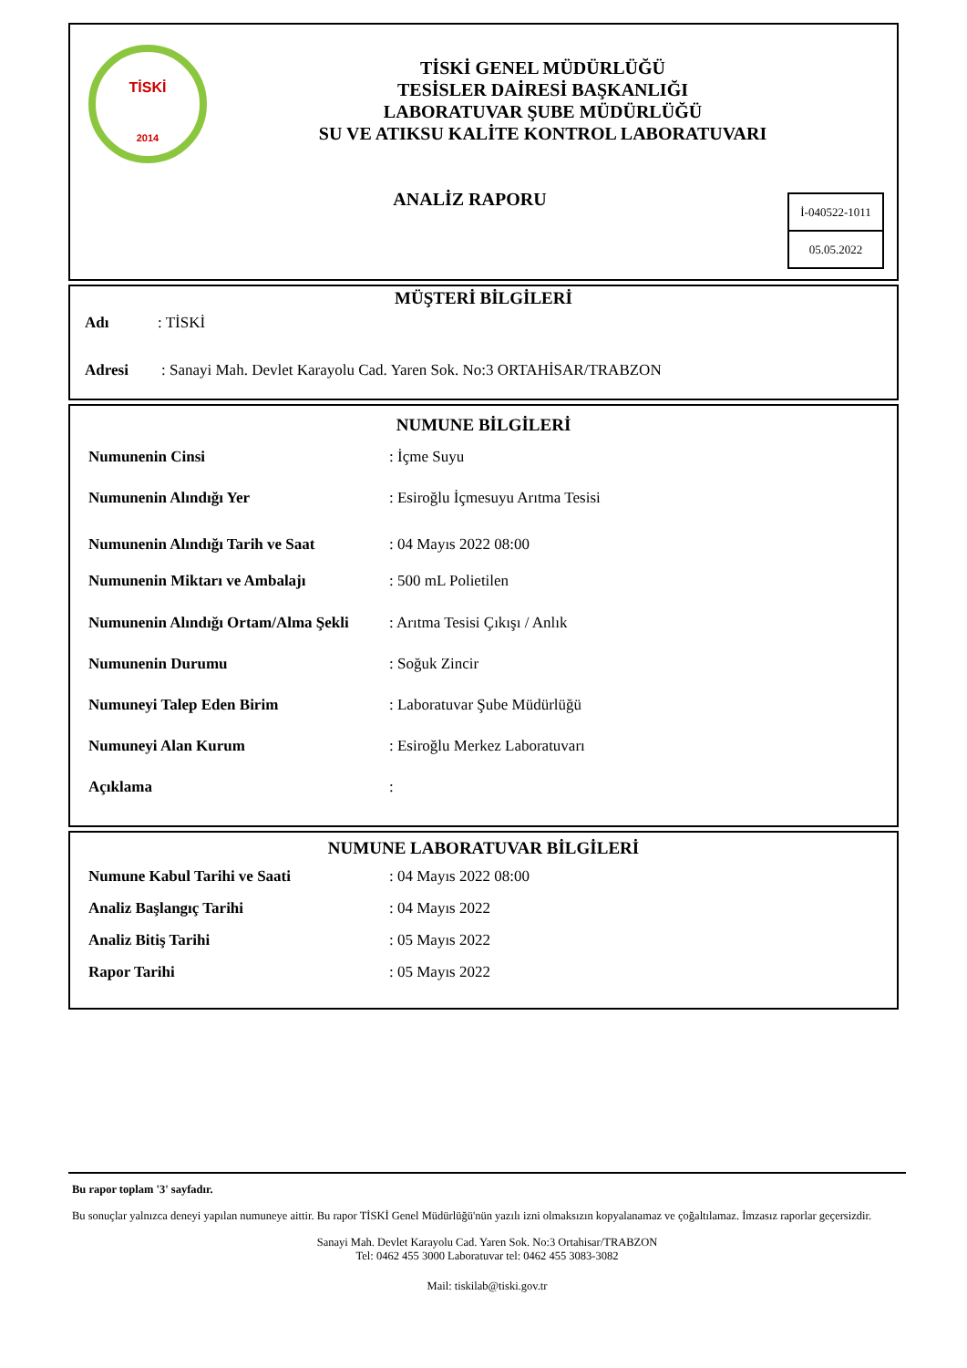TİSKİ
2014
TİSKİ GENEL MÜDÜRLÜĞÜ
TESİSLER DAİRESİ BAŞKANLIĞI
LABORATUVAR ŞUBE MÜDÜRLÜĞÜ
SU VE ATIKSU KALİTE KONTROL LABORATUVARI
ANALİZ RAPORU
İ-040522-1011
05.05.2022
MÜŞTERİ BİLGİLERİ
Adı: TİSKİ
Adresi: Sanayi Mah. Devlet Karayolu Cad. Yaren Sok. No:3 ORTAHİSAR/TRABZON
NUMUNE BİLGİLERİ
Numunenin Cinsi: İçme Suyu
Numunenin Alındığı Yer: Esiroğlu İçmesuyu Arıtma Tesisi
Numunenin Alındığı Tarih ve Saat: 04 Mayıs 2022 08:00
Numunenin Miktarı ve Ambalajı: 500 mL Polietilen
Numunenin Alındığı Ortam/Alma Şekli: Arıtma Tesisi Çıkışı / Anlık
Numunenin Durumu: Soğuk Zincir
Numuneyi Talep Eden Birim: Laboratuvar Şube Müdürlüğü
Numuneyi Alan Kurum: Esiroğlu Merkez Laboratuvarı
Açıklama:
NUMUNE LABORATUVAR BİLGİLERİ
Numune Kabul Tarihi ve Saati: 04 Mayıs 2022 08:00
Analiz Başlangıç Tarihi: 04 Mayıs 2022
Analiz Bitiş Tarihi: 05 Mayıs 2022
Rapor Tarihi: 05 Mayıs 2022
Bu rapor toplam '3' sayfadır.
Bu sonuçlar yalnızca deneyi yapılan numuneye aittir. Bu rapor TİSKİ Genel Müdürlüğü'nün yazılı izni olmaksızın kopyalanamaz ve çoğaltılamaz. İmzasız raporlar geçersizdir.
Sanayi Mah. Devlet Karayolu Cad. Yaren Sok. No:3 Ortahisar/TRABZON
Tel: 0462 455 3000 Laboratuvar tel: 0462 455 3083-3082
Mail: tiskilab@tiski.gov.tr